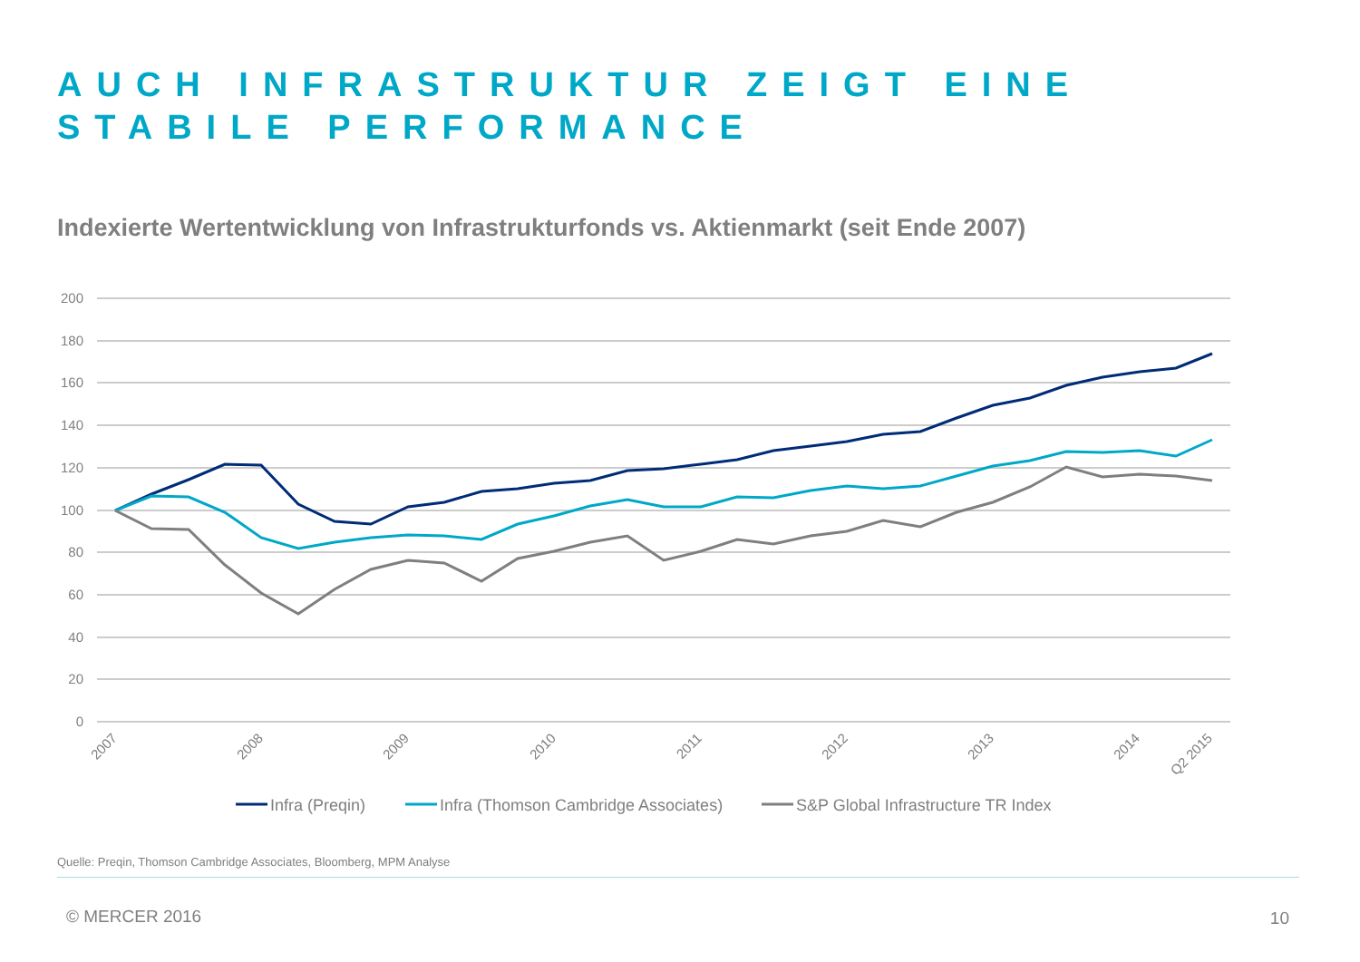AUCH INFRASTRUKTUR ZEIGT EINE STABILE PERFORMANCE
Indexierte Wertentwicklung von Infrastrukturfonds vs. Aktienmarkt (seit Ende 2007)
200
180
160
140
120
100
80
60
40
20
0
2007
2008
2009
2010
2011
2012
2013
2014
Q2 2015
Infra (Preqin)
Infra (Thomson Cambridge Associates)
S&P Global Infrastructure TR Index
Quelle: Preqin, Thomson Cambridge Associates, Bloomberg, MPM Analyse
© MERCER 2016 10